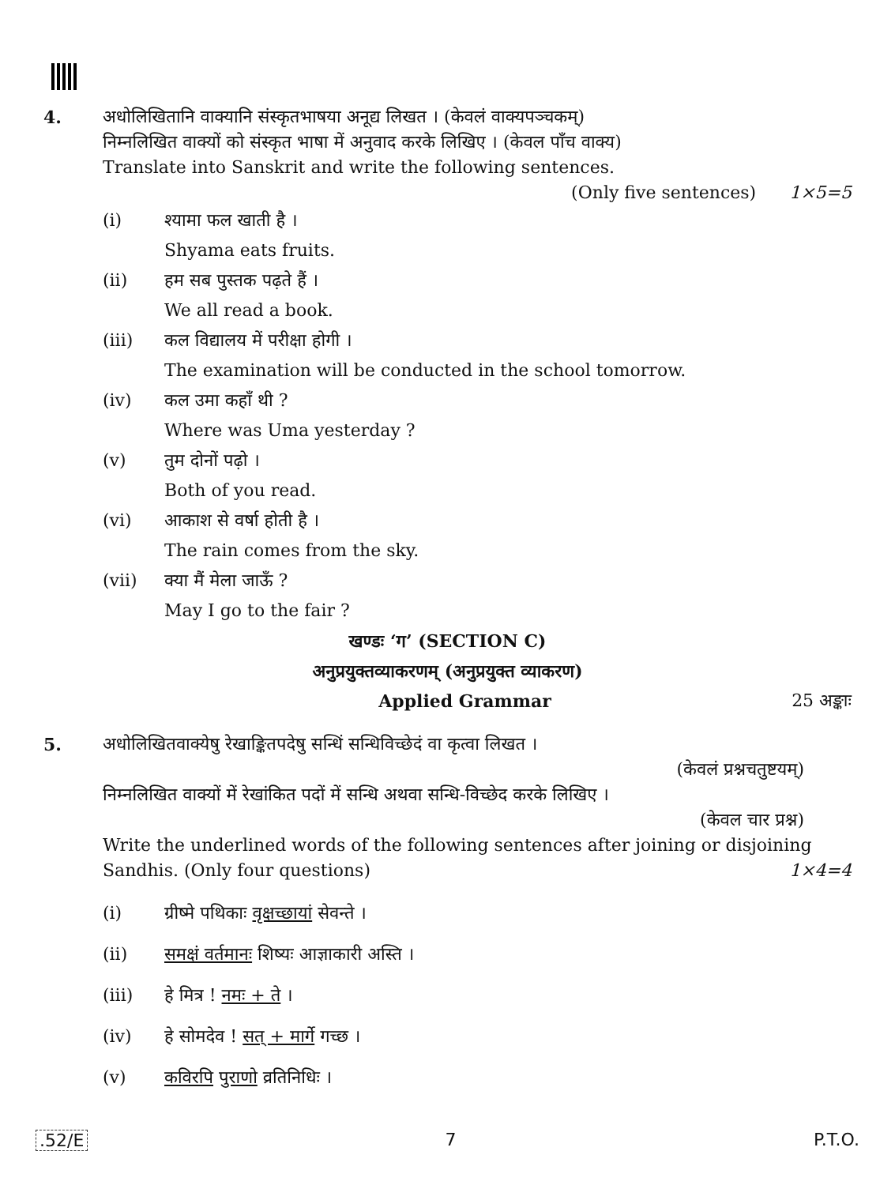4. अधोलिखितानि वाक्यानि संस्कृतभाषया अनूद्य लिखत । (केवलं वाक्यपञ्चकम्)
निम्नलिखित वाक्यों को संस्कृत भाषा में अनुवाद करके लिखिए । (केवल पाँच वाक्य)
Translate into Sanskrit and write the following sentences.
(Only five sentences) 1×5=5
(i) श्यामा फल खाती है ।
Shyama eats fruits.
(ii) हम सब पुस्तक पढ़ते हैं ।
We all read a book.
(iii) कल विद्यालय में परीक्षा होगी ।
The examination will be conducted in the school tomorrow.
(iv) कल उमा कहाँ थी ?
Where was Uma yesterday ?
(v) तुम दोनों पढ़ो ।
Both of you read.
(vi) आकाश से वर्षा होती है ।
The rain comes from the sky.
(vii) क्या मैं मेला जाऊँ ?
May I go to the fair ?
खण्डः ‘ग’ (SECTION C)
अनुप्रयुक्तव्याकरणम् (अनुप्रयुक्त व्याकरण)
Applied Grammar 25 अङ्काः
5. अधोलिखितवाक्येषु रेखाङ्कितपदेषु सन्धिं सन्धिविच्छेदं वा कृत्वा लिखत ।
(केवलं प्रश्नचतुष्टयम्)
निम्नलिखित वाक्यों में रेखांकित पदों में सन्धि अथवा सन्धि-विच्छेद करके लिखिए ।
(केवल चार प्रश्न)
Write the underlined words of the following sentences after joining or disjoining Sandhis. (Only four questions) 1×4=4
(i) ग्रीष्मे पथिकाः वृक्षच्छायां सेवन्ते ।
(ii) समक्षं वर्तमानः शिष्यः आज्ञाकारी अस्ति ।
(iii) हे मित्र ! नमः + ते ।
(iv) हे सोमदेव ! सत् + मार्गे गच्छ ।
(v) कविरपि पुराणो व्रतिनिधिः ।
.52/E 7 P.T.O.